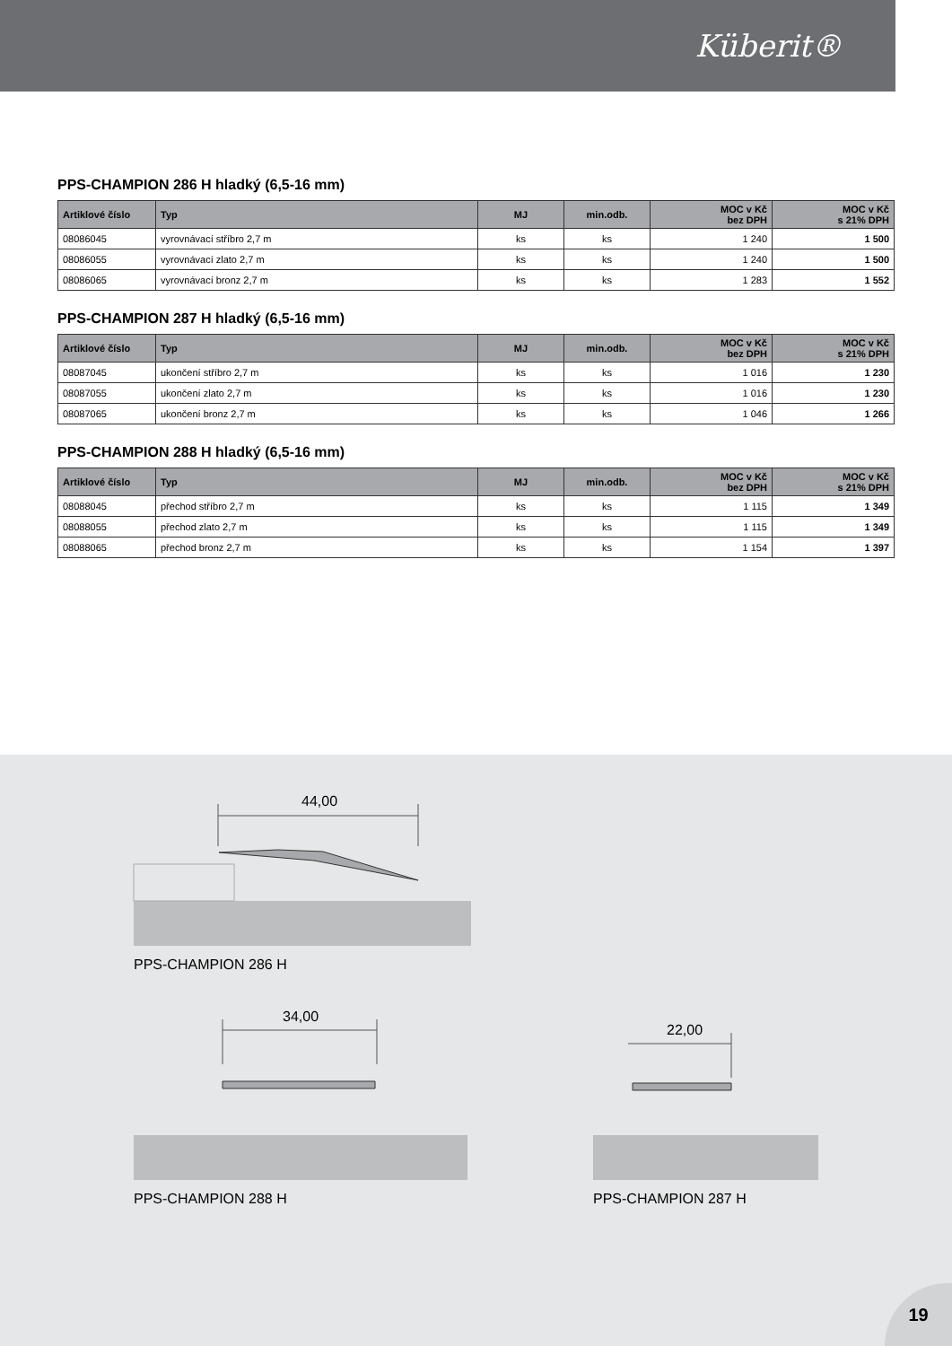Küberit®
PPS-CHAMPION 286 H hladký (6,5-16 mm)
| Artiklové číslo | Typ | MJ | min.odb. | MOC v Kč bez DPH | MOC v Kč s 21% DPH |
| --- | --- | --- | --- | --- | --- |
| 08086045 | vyrovnávací stříbro 2,7 m | ks | ks | 1 240 | 1 500 |
| 08086055 | vyrovnávací zlato 2,7 m | ks | ks | 1 240 | 1 500 |
| 08086065 | vyrovnávací bronz 2,7 m | ks | ks | 1 283 | 1 552 |
PPS-CHAMPION 287 H hladký (6,5-16 mm)
| Artiklové číslo | Typ | MJ | min.odb. | MOC v Kč bez DPH | MOC v Kč s 21% DPH |
| --- | --- | --- | --- | --- | --- |
| 08087045 | ukončení stříbro 2,7 m | ks | ks | 1 016 | 1 230 |
| 08087055 | ukončení zlato 2,7 m | ks | ks | 1 016 | 1 230 |
| 08087065 | ukončení bronz 2,7 m | ks | ks | 1 046 | 1 266 |
PPS-CHAMPION 288 H hladký (6,5-16 mm)
| Artiklové číslo | Typ | MJ | min.odb. | MOC v Kč bez DPH | MOC v Kč s 21% DPH |
| --- | --- | --- | --- | --- | --- |
| 08088045 | přechod stříbro 2,7 m | ks | ks | 1 115 | 1 349 |
| 08088055 | přechod zlato 2,7 m | ks | ks | 1 115 | 1 349 |
| 08088065 | přechod bronz 2,7 m | ks | ks | 1 154 | 1 397 |
44,00
PPS-CHAMPION 286 H
34,00
PPS-CHAMPION 288 H
22,00
PPS-CHAMPION 287 H
19